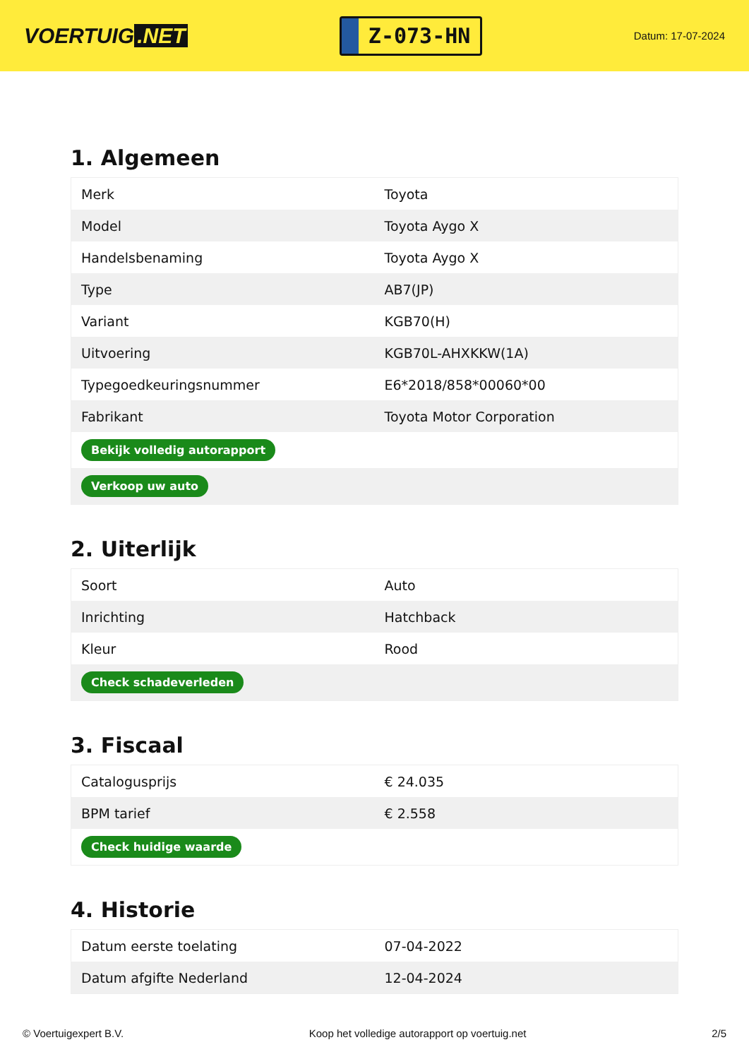VOERTUIG.NET
Z-073-HN
Datum: 17-07-2024
1. Algemeen
| Merk | Toyota |
| Model | Toyota Aygo X |
| Handelsbenaming | Toyota Aygo X |
| Type | AB7(JP) |
| Variant | KGB70(H) |
| Uitvoering | KGB70L-AHXKKW(1A) |
| Typegoedkeuringsnummer | E6*2018/858*00060*00 |
| Fabrikant | Toyota Motor Corporation |
| Bekijk volledig autorapport | |
| Verkoop uw auto | |
2. Uiterlijk
| Soort | Auto |
| Inrichting | Hatchback |
| Kleur | Rood |
| Check schadeverleden | |
3. Fiscaal
| Catalogusprijs | € 24.035 |
| BPM tarief | € 2.558 |
| Check huidige waarde | |
4. Historie
| Datum eerste toelating | 07-04-2022 |
| Datum afgifte Nederland | 12-04-2024 |
© Voertuigexpert B.V. Koop het volledige autorapport op voertuig.net 2/5